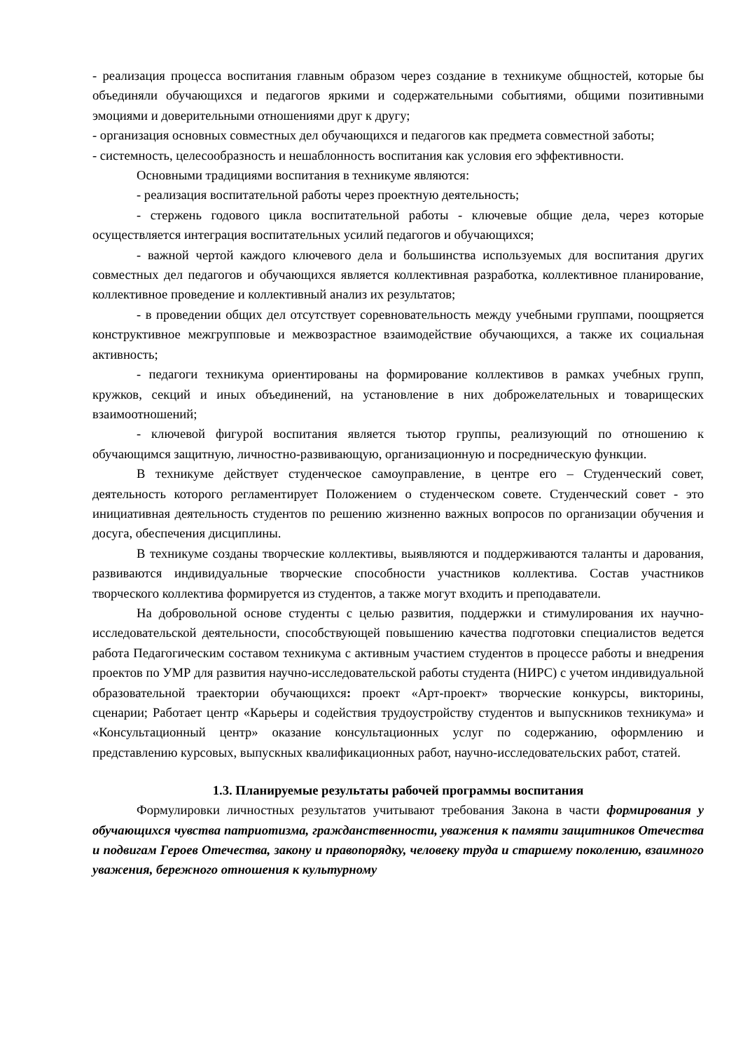- реализация процесса воспитания главным образом через создание в техникуме общностей, которые бы объединяли обучающихся и педагогов яркими и содержательными событиями, общими позитивными эмоциями и доверительными отношениями друг к другу;
- организация основных совместных дел обучающихся и педагогов как предмета совместной заботы;
- системность, целесообразность и нешаблонность воспитания как условия его эффективности.
Основными традициями воспитания в техникуме являются:
- реализация воспитательной работы через проектную деятельность;
- стержень годового цикла воспитательной работы - ключевые общие дела, через которые осуществляется интеграция воспитательных усилий педагогов и обучающихся;
- важной чертой каждого ключевого дела и большинства используемых для воспитания других совместных дел педагогов и обучающихся является коллективная разработка, коллективное планирование, коллективное проведение и коллективный анализ их результатов;
- в проведении общих дел отсутствует соревновательность между учебными группами, поощряется конструктивное межгрупповые и межвозрастное взаимодействие обучающихся, а также их социальная активность;
- педагоги техникума ориентированы на формирование коллективов в рамках учебных групп, кружков, секций и иных объединений, на установление в них доброжелательных и товарищеских взаимоотношений;
- ключевой фигурой воспитания является тьютор группы, реализующий по отношению к обучающимся защитную, личностно-развивающую, организационную и посредническую функции.
В техникуме действует студенческое самоуправление, в центре его – Студенческий совет, деятельность которого регламентирует Положением о студенческом совете. Студенческий совет - это инициативная деятельность студентов по решению жизненно важных вопросов по организации обучения и досуга, обеспечения дисциплины.
В техникуме созданы творческие коллективы, выявляются и поддерживаются таланты и дарования, развиваются индивидуальные творческие способности участников коллектива. Состав участников творческого коллектива формируется из студентов, а также могут входить и преподаватели.
На добровольной основе студенты с целью развития, поддержки и стимулирования их научно-исследовательской деятельности, способствующей повышению качества подготовки специалистов ведется работа Педагогическим составом техникума с активным участием студентов в процессе работы и внедрения проектов по УМР для развития научно-исследовательской работы студента (НИРС) с учетом индивидуальной образовательной траектории обучающихся: проект «Арт-проект» творческие конкурсы, викторины, сценарии; Работает центр «Карьеры и содействия трудоустройству студентов и выпускников техникума» и «Консультационный центр» оказание консультационных услуг по содержанию, оформлению и представлению курсовых, выпускных квалификационных работ, научно-исследовательских работ, статей.
1.3. Планируемые результаты рабочей программы воспитания
Формулировки личностных результатов учитывают требования Закона в части формирования у обучающихся чувства патриотизма, гражданственности, уважения к памяти защитников Отечества и подвигам Героев Отечества, закону и правопорядку, человеку труда и старшему поколению, взаимного уважения, бережного отношения к культурному